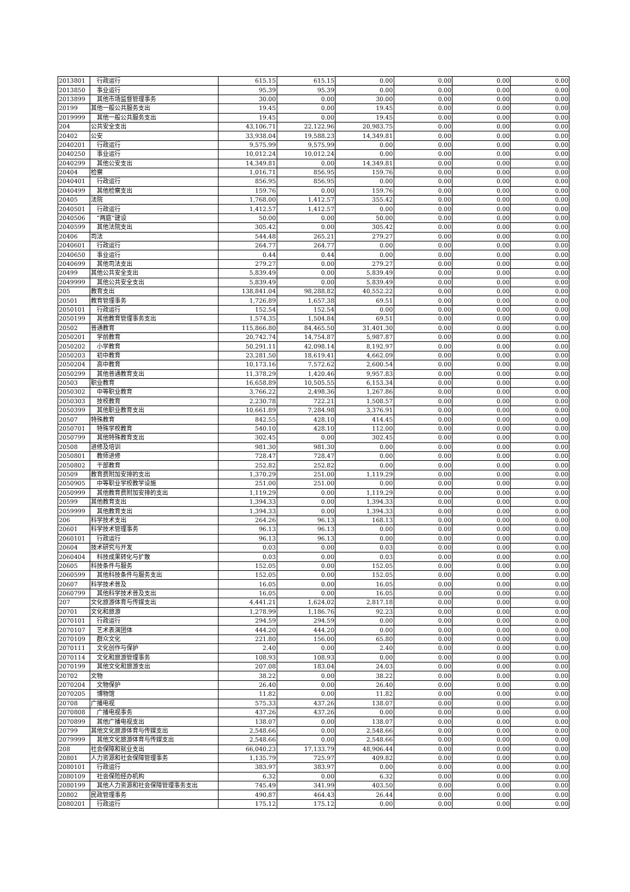| 2013801 | 行政运行 | 615.15 | 615.15 | 0.00 | 0.00 | 0.00 | 0.00 |
| 2013850 | 事业运行 | 95.39 | 95.39 | 0.00 | 0.00 | 0.00 | 0.00 |
| 2013899 | 其他市场监督管理事务 | 30.00 | 0.00 | 30.00 | 0.00 | 0.00 | 0.00 |
| 20199 | 其他一般公共服务支出 | 19.45 | 0.00 | 19.45 | 0.00 | 0.00 | 0.00 |
| 2019999 | 其他一般公共服务支出 | 19.45 | 0.00 | 19.45 | 0.00 | 0.00 | 0.00 |
| 204 | 公共安全支出 | 43,106.71 | 22,122.96 | 20,983.75 | 0.00 | 0.00 | 0.00 |
| 20402 | 公安 | 33,938.04 | 19,588.23 | 14,349.81 | 0.00 | 0.00 | 0.00 |
| 2040201 | 行政运行 | 9,575.99 | 9,575.99 | 0.00 | 0.00 | 0.00 | 0.00 |
| 2040250 | 事业运行 | 10,012.24 | 10,012.24 | 0.00 | 0.00 | 0.00 | 0.00 |
| 2040299 | 其他公安支出 | 14,349.81 | 0.00 | 14,349.81 | 0.00 | 0.00 | 0.00 |
| 20404 | 检察 | 1,016.71 | 856.95 | 159.76 | 0.00 | 0.00 | 0.00 |
| 2040401 | 行政运行 | 856.95 | 856.95 | 0.00 | 0.00 | 0.00 | 0.00 |
| 2040499 | 其他检察支出 | 159.76 | 0.00 | 159.76 | 0.00 | 0.00 | 0.00 |
| 20405 | 法院 | 1,768.00 | 1,412.57 | 355.42 | 0.00 | 0.00 | 0.00 |
| 2040501 | 行政运行 | 1,412.57 | 1,412.57 | 0.00 | 0.00 | 0.00 | 0.00 |
| 2040506 | “两庭”建设 | 50.00 | 0.00 | 50.00 | 0.00 | 0.00 | 0.00 |
| 2040599 | 其他法院支出 | 305.42 | 0.00 | 305.42 | 0.00 | 0.00 | 0.00 |
| 20406 | 司法 | 544.48 | 265.21 | 279.27 | 0.00 | 0.00 | 0.00 |
| 2040601 | 行政运行 | 264.77 | 264.77 | 0.00 | 0.00 | 0.00 | 0.00 |
| 2040650 | 事业运行 | 0.44 | 0.44 | 0.00 | 0.00 | 0.00 | 0.00 |
| 2040699 | 其他司法支出 | 279.27 | 0.00 | 279.27 | 0.00 | 0.00 | 0.00 |
| 20499 | 其他公共安全支出 | 5,839.49 | 0.00 | 5,839.49 | 0.00 | 0.00 | 0.00 |
| 2049999 | 其他公共安全支出 | 5,839.49 | 0.00 | 5,839.49 | 0.00 | 0.00 | 0.00 |
| 205 | 教育支出 | 138,841.04 | 98,288.82 | 40,552.22 | 0.00 | 0.00 | 0.00 |
| 20501 | 教育管理事务 | 1,726.89 | 1,657.38 | 69.51 | 0.00 | 0.00 | 0.00 |
| 2050101 | 行政运行 | 152.54 | 152.54 | 0.00 | 0.00 | 0.00 | 0.00 |
| 2050199 | 其他教育管理事务支出 | 1,574.35 | 1,504.84 | 69.51 | 0.00 | 0.00 | 0.00 |
| 20502 | 普通教育 | 115,866.80 | 84,465.50 | 31,401.30 | 0.00 | 0.00 | 0.00 |
| 2050201 | 学前教育 | 20,742.74 | 14,754.87 | 5,987.87 | 0.00 | 0.00 | 0.00 |
| 2050202 | 小学教育 | 50,291.11 | 42,098.14 | 8,192.97 | 0.00 | 0.00 | 0.00 |
| 2050203 | 初中教育 | 23,281.50 | 18,619.41 | 4,662.09 | 0.00 | 0.00 | 0.00 |
| 2050204 | 高中教育 | 10,173.16 | 7,572.62 | 2,600.54 | 0.00 | 0.00 | 0.00 |
| 2050299 | 其他普通教育支出 | 11,378.29 | 1,420.46 | 9,957.83 | 0.00 | 0.00 | 0.00 |
| 20503 | 职业教育 | 16,658.89 | 10,505.55 | 6,153.34 | 0.00 | 0.00 | 0.00 |
| 2050302 | 中等职业教育 | 3,766.22 | 2,498.36 | 1,267.86 | 0.00 | 0.00 | 0.00 |
| 2050303 | 技校教育 | 2,230.78 | 722.21 | 1,508.57 | 0.00 | 0.00 | 0.00 |
| 2050399 | 其他职业教育支出 | 10,661.89 | 7,284.98 | 3,376.91 | 0.00 | 0.00 | 0.00 |
| 20507 | 特殊教育 | 842.55 | 428.10 | 414.45 | 0.00 | 0.00 | 0.00 |
| 2050701 | 特殊学校教育 | 540.10 | 428.10 | 112.00 | 0.00 | 0.00 | 0.00 |
| 2050799 | 其他特殊教育支出 | 302.45 | 0.00 | 302.45 | 0.00 | 0.00 | 0.00 |
| 20508 | 进修及培训 | 981.30 | 981.30 | 0.00 | 0.00 | 0.00 | 0.00 |
| 2050801 | 教师进修 | 728.47 | 728.47 | 0.00 | 0.00 | 0.00 | 0.00 |
| 2050802 | 干部教育 | 252.82 | 252.82 | 0.00 | 0.00 | 0.00 | 0.00 |
| 20509 | 教育费附加安排的支出 | 1,370.29 | 251.00 | 1,119.29 | 0.00 | 0.00 | 0.00 |
| 2050905 | 中等职业学校教学设施 | 251.00 | 251.00 | 0.00 | 0.00 | 0.00 | 0.00 |
| 2050999 | 其他教育费附加安排的支出 | 1,119.29 | 0.00 | 1,119.29 | 0.00 | 0.00 | 0.00 |
| 20599 | 其他教育支出 | 1,394.33 | 0.00 | 1,394.33 | 0.00 | 0.00 | 0.00 |
| 2059999 | 其他教育支出 | 1,394.33 | 0.00 | 1,394.33 | 0.00 | 0.00 | 0.00 |
| 206 | 科学技术支出 | 264.26 | 96.13 | 168.13 | 0.00 | 0.00 | 0.00 |
| 20601 | 科学技术管理事务 | 96.13 | 96.13 | 0.00 | 0.00 | 0.00 | 0.00 |
| 2060101 | 行政运行 | 96.13 | 96.13 | 0.00 | 0.00 | 0.00 | 0.00 |
| 20604 | 技术研究与开发 | 0.03 | 0.00 | 0.03 | 0.00 | 0.00 | 0.00 |
| 2060404 | 科技成果转化与扩散 | 0.03 | 0.00 | 0.03 | 0.00 | 0.00 | 0.00 |
| 20605 | 科技条件与服务 | 152.05 | 0.00 | 152.05 | 0.00 | 0.00 | 0.00 |
| 2060599 | 其他科技条件与服务支出 | 152.05 | 0.00 | 152.05 | 0.00 | 0.00 | 0.00 |
| 20607 | 科学技术普及 | 16.05 | 0.00 | 16.05 | 0.00 | 0.00 | 0.00 |
| 2060799 | 其他科学技术普及支出 | 16.05 | 0.00 | 16.05 | 0.00 | 0.00 | 0.00 |
| 207 | 文化旅游体育与传媒支出 | 4,441.21 | 1,624.02 | 2,817.18 | 0.00 | 0.00 | 0.00 |
| 20701 | 文化和旅游 | 1,278.99 | 1,186.76 | 92.23 | 0.00 | 0.00 | 0.00 |
| 2070101 | 行政运行 | 294.59 | 294.59 | 0.00 | 0.00 | 0.00 | 0.00 |
| 2070107 | 艺术表演团体 | 444.20 | 444.20 | 0.00 | 0.00 | 0.00 | 0.00 |
| 2070109 | 群众文化 | 221.80 | 156.00 | 65.80 | 0.00 | 0.00 | 0.00 |
| 2070111 | 文化创作与保护 | 2.40 | 0.00 | 2.40 | 0.00 | 0.00 | 0.00 |
| 2070114 | 文化和旅游管理事务 | 108.93 | 108.93 | 0.00 | 0.00 | 0.00 | 0.00 |
| 2070199 | 其他文化和旅游支出 | 207.08 | 183.04 | 24.03 | 0.00 | 0.00 | 0.00 |
| 20702 | 文物 | 38.22 | 0.00 | 38.22 | 0.00 | 0.00 | 0.00 |
| 2070204 | 文物保护 | 26.40 | 0.00 | 26.40 | 0.00 | 0.00 | 0.00 |
| 2070205 | 博物馆 | 11.82 | 0.00 | 11.82 | 0.00 | 0.00 | 0.00 |
| 20708 | 广播电视 | 575.33 | 437.26 | 138.07 | 0.00 | 0.00 | 0.00 |
| 2070808 | 广播电视事务 | 437.26 | 437.26 | 0.00 | 0.00 | 0.00 | 0.00 |
| 2070899 | 其他广播电视支出 | 138.07 | 0.00 | 138.07 | 0.00 | 0.00 | 0.00 |
| 20799 | 其他文化旅游体育与传媒支出 | 2,548.66 | 0.00 | 2,548.66 | 0.00 | 0.00 | 0.00 |
| 2079999 | 其他文化旅游体育与传媒支出 | 2,548.66 | 0.00 | 2,548.66 | 0.00 | 0.00 | 0.00 |
| 208 | 社会保障和就业支出 | 66,040.23 | 17,133.79 | 48,906.44 | 0.00 | 0.00 | 0.00 |
| 20801 | 人力资源和社会保障管理事务 | 1,135.79 | 725.97 | 409.82 | 0.00 | 0.00 | 0.00 |
| 2080101 | 行政运行 | 383.97 | 383.97 | 0.00 | 0.00 | 0.00 | 0.00 |
| 2080109 | 社会保险经办机构 | 6.32 | 0.00 | 6.32 | 0.00 | 0.00 | 0.00 |
| 2080199 | 其他人力资源和社会保障管理事务支出 | 745.49 | 341.99 | 403.50 | 0.00 | 0.00 | 0.00 |
| 20802 | 民政管理事务 | 490.87 | 464.43 | 26.44 | 0.00 | 0.00 | 0.00 |
| 2080201 | 行政运行 | 175.12 | 175.12 | 0.00 | 0.00 | 0.00 | 0.00 |